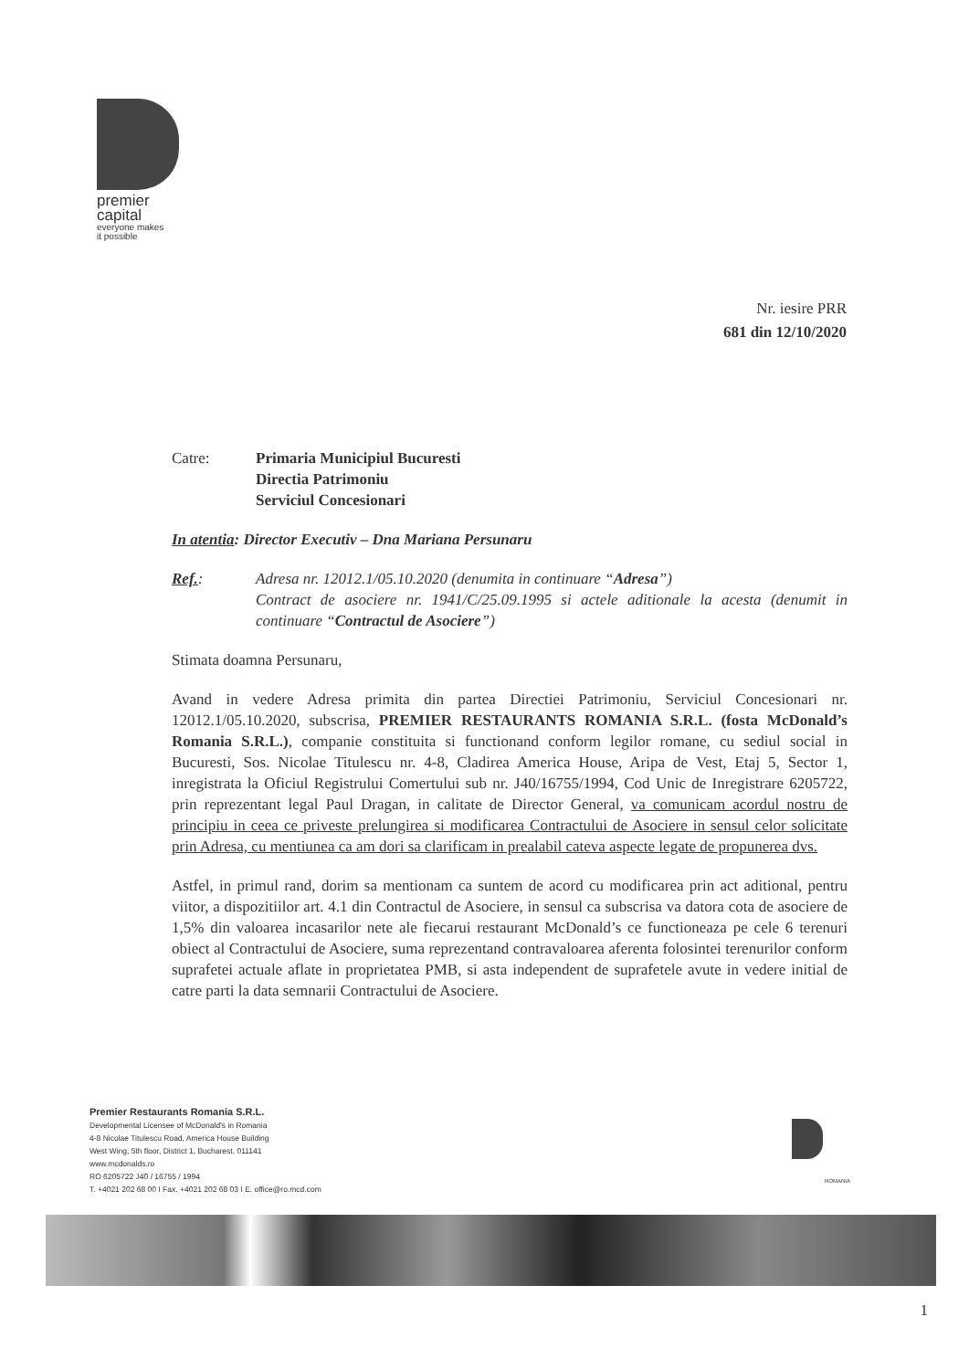premier
capital
everyone makes
it possible
Nr. iesire PRR
681 din 12/10/2020
Catre: Primaria Municipiul Bucuresti
Directia Patrimoniu
Serviciul Concesionari
In atentia: Director Executiv – Dna Mariana Persunaru
Ref.: Adresa nr. 12012.1/05.10.2020 (denumita in continuare “Adresa”)
Contract de asociere nr. 1941/C/25.09.1995 si actele aditionale la acesta (denumit in continuare “Contractul de Asociere”)
Stimata doamna Persunaru,
Avand in vedere Adresa primita din partea Directiei Patrimoniu, Serviciul Concesionari nr. 12012.1/05.10.2020, subscrisa, PREMIER RESTAURANTS ROMANIA S.R.L. (fosta McDonald’s Romania S.R.L.), companie constituita si functionand conform legilor romane, cu sediul social in Bucuresti, Sos. Nicolae Titulescu nr. 4-8, Cladirea America House, Aripa de Vest, Etaj 5, Sector 1, inregistrata la Oficiul Registrului Comertului sub nr. J40/16755/1994, Cod Unic de Inregistrare 6205722, prin reprezentant legal Paul Dragan, in calitate de Director General, va comunicam acordul nostru de principiu in ceea ce priveste prelungirea si modificarea Contractului de Asociere in sensul celor solicitate prin Adresa, cu mentiunea ca am dori sa clarificam in prealabil cateva aspecte legate de propunerea dvs.
Astfel, in primul rand, dorim sa mentionam ca suntem de acord cu modificarea prin act aditional, pentru viitor, a dispozitiilor art. 4.1 din Contractul de Asociere, in sensul ca subscrisa va datora cota de asociere de 1,5% din valoarea incasarilor nete ale fiecarui restaurant McDonald’s ce functioneaza pe cele 6 terenuri obiect al Contractului de Asociere, suma reprezentand contravaloarea aferenta folosintei terenurilor conform suprafetei actuale aflate in proprietatea PMB, si asta independent de suprafetele avute in vedere initial de catre parti la data semnarii Contractului de Asociere.
Premier Restaurants Romania S.R.L.
Developmental Licensee of McDonald's in Romania
4-8 Nicolae Titulescu Road, America House Building
West Wing, 5th floor, District 1, Bucharest, 011141
www.mcdonalds.ro
RO 6205722 J40 / 16755 / 1994
T. +4021 202 68 00 I Fax. +4021 202 68 03 I E. office@ro.mcd.com
ROMANIA
1